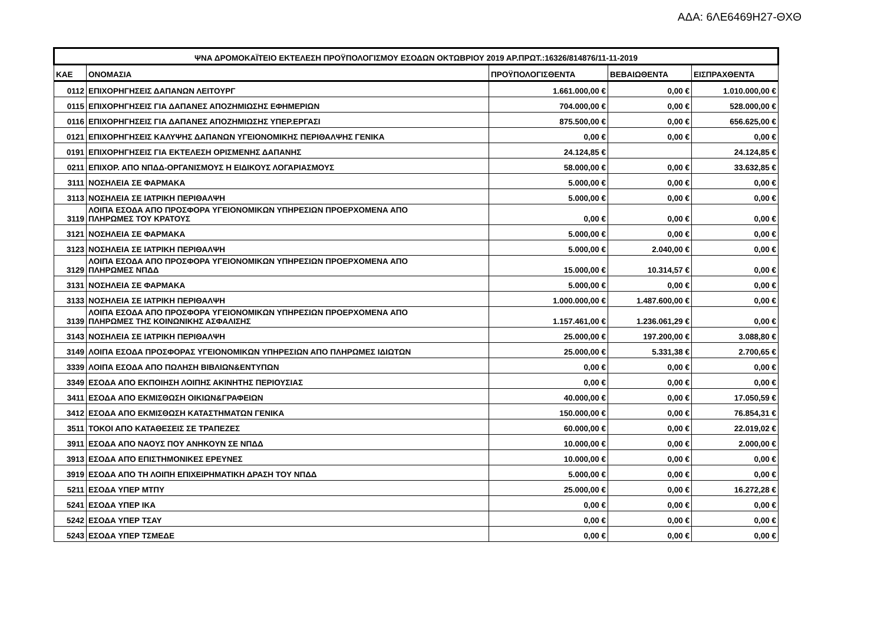ΑΔΑ: 6ΛΕ6469Η27-ΘΧΘ
| ΨΝΑ ΔΡΟΜΟΚΑΪΤΕΙΟ ΕΚΤΕΛΕΣΗ ΠΡΟΫΠΟΛΟΓΙΣΜΟΥ ΕΣΟΔΩΝ ΟΚΤΩΒΡΙΟΥ 2019 ΑΡ.ΠΡΩΤ.:16326/814876/11-11-2019 | | | | |
| --- | --- | --- | --- | --- |
| ΚΑΕ | ΟΝΟΜΑΣΙΑ | ΠΡΟΫΠΟΛΟΓΙΣΘΕΝΤΑ | ΒΕΒΑΙΩΘΕΝΤΑ | ΕΙΣΠΡΑΧΘΕΝΤΑ |
| 0112 | ΕΠΙΧΟΡΗΓΗΣΕΙΣ ΔΑΠΑΝΩΝ ΛΕΙΤΟΥΡΓ | 1.661.000,00 € | 0,00 € | 1.010.000,00 € |
| 0115 | ΕΠΙΧΟΡΗΓΗΣΕΙΣ ΓΙΑ ΔΑΠΑΝΕΣ ΑΠΟΖΗΜΙΩΣΗΣ ΕΦΗΜΕΡΙΩΝ | 704.000,00 € | 0,00 € | 528.000,00 € |
| 0116 | ΕΠΙΧΟΡΗΓΗΣΕΙΣ ΓΙΑ ΔΑΠΑΝΕΣ ΑΠΟΖΗΜΙΩΣΗΣ ΥΠΕΡ.ΕΡΓΑΣΙ | 875.500,00 € | 0,00 € | 656.625,00 € |
| 0121 | ΕΠΙΧΟΡΗΓΗΣΕΙΣ ΚΑΛΥΨΗΣ ΔΑΠΑΝΩΝ ΥΓΕΙΟΝΟΜΙΚΗΣ ΠΕΡΙΘΑΛΨΗΣ ΓΕΝΙΚΑ | 0,00 € | 0,00 € | 0,00 € |
| 0191 | ΕΠΙΧΟΡΗΓΗΣΕΙΣ ΓΙΑ ΕΚΤΕΛΕΣΗ ΟΡΙΣΜΕΝΗΣ ΔΑΠΑΝΗΣ | 24.124,85 € | | 24.124,85 € |
| 0211 | ΕΠΙΧΟΡ. ΑΠΟ ΝΠΔΔ-ΟΡΓΑΝΙΣΜΟΥΣ Η ΕΙΔΙΚΟΥΣ ΛΟΓΑΡΙΑΣΜΟΥΣ | 58.000,00 € | 0,00 € | 33.632,85 € |
| 3111 | ΝΟΣΗΛΕΙΑ ΣΕ ΦΑΡΜΑΚΑ | 5.000,00 € | 0,00 € | 0,00 € |
| 3113 | ΝΟΣΗΛΕΙΑ ΣΕ ΙΑΤΡΙΚΗ ΠΕΡΙΘΑΛΨΗ | 5.000,00 € | 0,00 € | 0,00 € |
| 3119 | ΛΟΙΠΑ ΕΣΟΔΑ ΑΠΟ ΠΡΟΣΦΟΡΑ ΥΓΕΙΟΝΟΜΙΚΩΝ ΥΠΗΡΕΣΙΩΝ ΠΡΟΕΡΧΟΜΕΝΑ ΑΠΟ ΠΛΗΡΩΜΕΣ ΤΟΥ ΚΡΑΤΟΥΣ | 0,00 € | 0,00 € | 0,00 € |
| 3121 | ΝΟΣΗΛΕΙΑ ΣΕ ΦΑΡΜΑΚΑ | 5.000,00 € | 0,00 € | 0,00 € |
| 3123 | ΝΟΣΗΛΕΙΑ ΣΕ ΙΑΤΡΙΚΗ ΠΕΡΙΘΑΛΨΗ | 5.000,00 € | 2.040,00 € | 0,00 € |
| 3129 | ΛΟΙΠΑ ΕΣΟΔΑ ΑΠΟ ΠΡΟΣΦΟΡΑ ΥΓΕΙΟΝΟΜΙΚΩΝ ΥΠΗΡΕΣΙΩΝ ΠΡΟΕΡΧΟΜΕΝΑ ΑΠΟ ΠΛΗΡΩΜΕΣ ΝΠΔΔ | 15.000,00 € | 10.314,57 € | 0,00 € |
| 3131 | ΝΟΣΗΛΕΙΑ ΣΕ ΦΑΡΜΑΚΑ | 5.000,00 € | 0,00 € | 0,00 € |
| 3133 | ΝΟΣΗΛΕΙΑ ΣΕ ΙΑΤΡΙΚΗ ΠΕΡΙΘΑΛΨΗ | 1.000.000,00 € | 1.487.600,00 € | 0,00 € |
| 3139 | ΛΟΙΠΑ ΕΣΟΔΑ ΑΠΟ ΠΡΟΣΦΟΡΑ ΥΓΕΙΟΝΟΜΙΚΩΝ ΥΠΗΡΕΣΙΩΝ ΠΡΟΕΡΧΟΜΕΝΑ ΑΠΟ ΠΛΗΡΩΜΕΣ ΤΗΣ ΚΟΙΝΩΝΙΚΗΣ ΑΣΦΑΛΙΣΗΣ | 1.157.461,00 € | 1.236.061,29 € | 0,00 € |
| 3143 | ΝΟΣΗΛΕΙΑ ΣΕ ΙΑΤΡΙΚΗ ΠΕΡΙΘΑΛΨΗ | 25.000,00 € | 197.200,00 € | 3.088,80 € |
| 3149 | ΛΟΙΠΑ ΕΣΟΔΑ ΠΡΟΣΦΟΡΑΣ ΥΓΕΙΟΝΟΜΙΚΩΝ ΥΠΗΡΕΣΙΩΝ ΑΠΟ ΠΛΗΡΩΜΕΣ ΙΔΙΩΤΩΝ | 25.000,00 € | 5.331,38 € | 2.700,65 € |
| 3339 | ΛΟΙΠΑ ΕΣΟΔΑ ΑΠΟ ΠΩΛΗΣΗ ΒΙΒΛΙΩΝ&ΕΝΤΥΠΩΝ | 0,00 € | 0,00 € | 0,00 € |
| 3349 | ΕΣΟΔΑ ΑΠΟ ΕΚΠΟΙΗΣΗ ΛΟΙΠΗΣ ΑΚΙΝΗΤΗΣ ΠΕΡΙΟΥΣΙΑΣ | 0,00 € | 0,00 € | 0,00 € |
| 3411 | ΕΣΟΔΑ ΑΠΟ ΕΚΜΙΣΘΩΣΗ ΟΙΚΙΩΝ&ΓΡΑΦΕΙΩΝ | 40.000,00 € | 0,00 € | 17.050,59 € |
| 3412 | ΕΣΟΔΑ ΑΠΟ ΕΚΜΙΣΘΩΣΗ ΚΑΤΑΣΤΗΜΑΤΩΝ ΓΕΝΙΚΑ | 150.000,00 € | 0,00 € | 76.854,31 € |
| 3511 | ΤΟΚΟΙ ΑΠΟ ΚΑΤΑΘΕΣΕΙΣ ΣΕ ΤΡΑΠΕΖΕΣ | 60.000,00 € | 0,00 € | 22.019,02 € |
| 3911 | ΕΣΟΔΑ ΑΠΟ ΝΑΟΥΣ ΠΟΥ ΑΝΗΚΟΥΝ ΣΕ ΝΠΔΔ | 10.000,00 € | 0,00 € | 2.000,00 € |
| 3913 | ΕΣΟΔΑ ΑΠΌ ΕΠΙΣΤΗΜΟΝΙΚΕΣ ΕΡΕΥΝΕΣ | 10.000,00 € | 0,00 € | 0,00 € |
| 3919 | ΕΣΟΔΑ ΑΠΟ ΤΗ ΛΟΙΠΗ ΕΠΙΧΕΙΡΗΜΑΤΙΚΗ ΔΡΑΣΗ ΤΟΥ ΝΠΔΔ | 5.000,00 € | 0,00 € | 0,00 € |
| 5211 | ΕΣΟΔΑ ΥΠΕΡ ΜΤΠΥ | 25.000,00 € | 0,00 € | 16.272,28 € |
| 5241 | ΕΣΟΔΑ ΥΠΕΡ ΙΚΑ | 0,00 € | 0,00 € | 0,00 € |
| 5242 | ΕΣΟΔΑ ΥΠΕΡ ΤΣΑΥ | 0,00 € | 0,00 € | 0,00 € |
| 5243 | ΕΣΟΔΑ ΥΠΕΡ ΤΣΜΕΔΕ | 0,00 € | 0,00 € | 0,00 € |